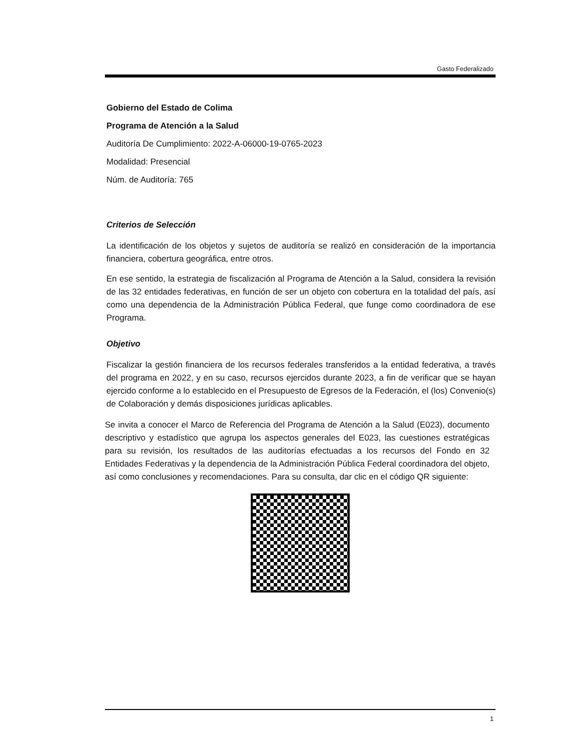Gasto Federalizado
Gobierno del Estado de Colima
Programa de Atención a la Salud
Auditoría De Cumplimiento: 2022-A-06000-19-0765-2023
Modalidad: Presencial
Núm. de Auditoría: 765
Criterios de Selección
La identificación de los objetos y sujetos de auditoría se realizó en consideración de la importancia financiera, cobertura geográfica, entre otros.
En ese sentido, la estrategia de fiscalización al Programa de Atención a la Salud, considera la revisión de las 32 entidades federativas, en función de ser un objeto con cobertura en la totalidad del país, así como una dependencia de la Administración Pública Federal, que funge como coordinadora de ese Programa.
Objetivo
Fiscalizar la gestión financiera de los recursos federales transferidos a la entidad federativa, a través del programa en 2022, y en su caso, recursos ejercidos durante 2023, a fin de verificar que se hayan ejercido conforme a lo establecido en el Presupuesto de Egresos de la Federación, el (los) Convenio(s) de Colaboración y demás disposiciones jurídicas aplicables.
Se invita a conocer el Marco de Referencia del Programa de Atención a la Salud (E023), documento descriptivo y estadístico que agrupa los aspectos generales del E023, las cuestiones estratégicas para su revisión, los resultados de las auditorías efectuadas a los recursos del Fondo en 32 Entidades Federativas y la dependencia de la Administración Pública Federal coordinadora del objeto, así como conclusiones y recomendaciones. Para su consulta, dar clic en el código QR siguiente:
1